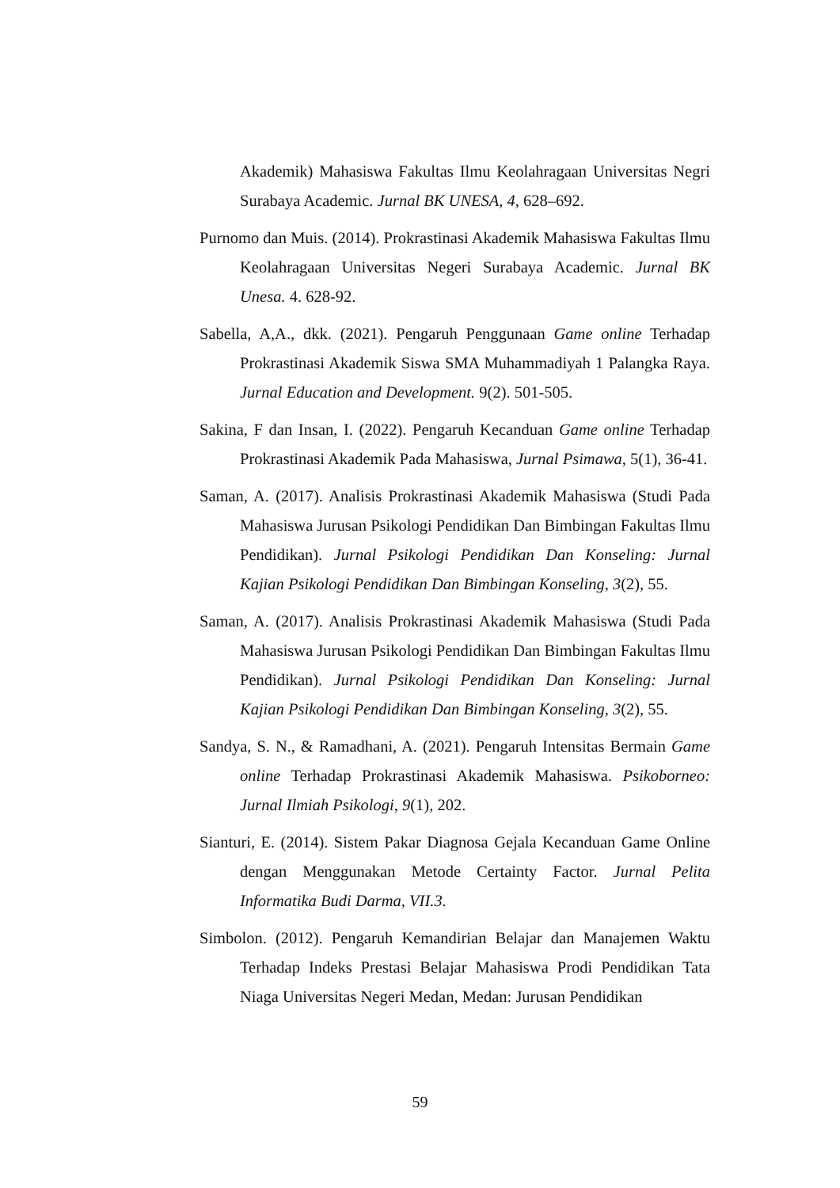Akademik) Mahasiswa Fakultas Ilmu Keolahragaan Universitas Negri Surabaya Academic. Jurnal BK UNESA, 4, 628–692.
Purnomo dan Muis. (2014). Prokrastinasi Akademik Mahasiswa Fakultas Ilmu Keolahragaan Universitas Negeri Surabaya Academic. Jurnal BK Unesa. 4. 628-92.
Sabella, A,A., dkk. (2021). Pengaruh Penggunaan Game online Terhadap Prokrastinasi Akademik Siswa SMA Muhammadiyah 1 Palangka Raya. Jurnal Education and Development. 9(2). 501-505.
Sakina, F dan Insan, I. (2022). Pengaruh Kecanduan Game online Terhadap Prokrastinasi Akademik Pada Mahasiswa, Jurnal Psimawa, 5(1), 36-41.
Saman, A. (2017). Analisis Prokrastinasi Akademik Mahasiswa (Studi Pada Mahasiswa Jurusan Psikologi Pendidikan Dan Bimbingan Fakultas Ilmu Pendidikan). Jurnal Psikologi Pendidikan Dan Konseling: Jurnal Kajian Psikologi Pendidikan Dan Bimbingan Konseling, 3(2), 55.
Saman, A. (2017). Analisis Prokrastinasi Akademik Mahasiswa (Studi Pada Mahasiswa Jurusan Psikologi Pendidikan Dan Bimbingan Fakultas Ilmu Pendidikan). Jurnal Psikologi Pendidikan Dan Konseling: Jurnal Kajian Psikologi Pendidikan Dan Bimbingan Konseling, 3(2), 55.
Sandya, S. N., & Ramadhani, A. (2021). Pengaruh Intensitas Bermain Game online Terhadap Prokrastinasi Akademik Mahasiswa. Psikoborneo: Jurnal Ilmiah Psikologi, 9(1), 202.
Sianturi, E. (2014). Sistem Pakar Diagnosa Gejala Kecanduan Game Online dengan Menggunakan Metode Certainty Factor. Jurnal Pelita Informatika Budi Darma, VII.3.
Simbolon. (2012). Pengaruh Kemandirian Belajar dan Manajemen Waktu Terhadap Indeks Prestasi Belajar Mahasiswa Prodi Pendidikan Tata Niaga Universitas Negeri Medan, Medan: Jurusan Pendidikan
59